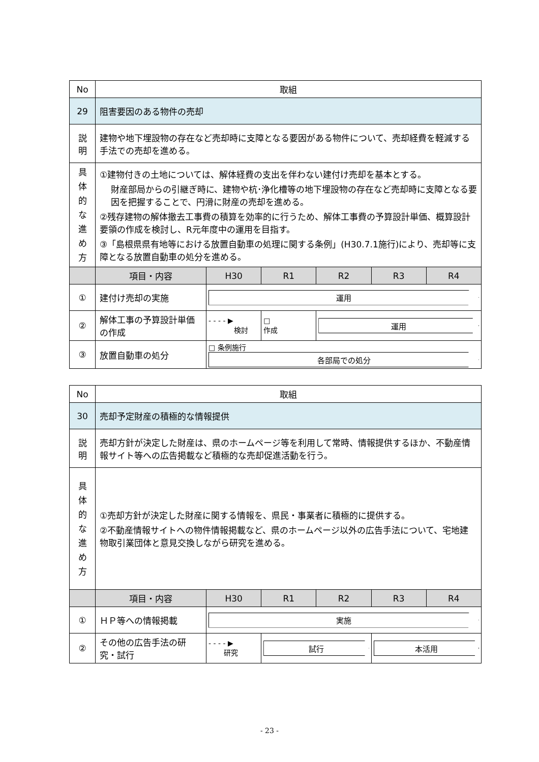| No | 取組 | | | | | |
| 29 | 阻害要因のある物件の売却 | | | | | |
| 説 明 | 建物や地下埋設物の存在など売却時に支障となる要因がある物件について、売却経費を軽減する手法での売却を進める。 | | | | | |
| 具 体 的 な 進 め 方 | ①建物付きの土地については、解体経費の支出を伴わない建付け売却を基本とする。 財産部局からの引継ぎ時に、建物や杭･浄化槽等の地下埋設物の存在など売却時に支障となる要因を把握することで、円滑に財産の売却を進める。 ②残存建物の解体撤去工事費の積算を効率的に行うため、解体工事費の予算設計単価、概算設計要領の作成を検討し、R元年度中の運用を目指す。 ③「島根県県有地等における放置自動車の処理に関する条例」(H30.7.1施行)により、売却等に支障となる放置自動車の処分を進める。 | | | | | |
| | 項目・内容 | H30 | R1 | R2 | R3 | R4 |
| ① | 建付け売却の実施 | 運用 | | | | |
| ② | 解体工事の予算設計単価の作成 | - - - - ▶ 検討 | □ 作成 | 運用 | | |
| ③ | 放置自動車の処分 | □ 条例施行 各部局での処分 | | | | |
| No | 取組 | | | | | |
| 30 | 売却予定財産の積極的な情報提供 | | | | | |
| 説 明 | 売却方針が決定した財産は、県のホームページ等を利用して常時、情報提供するほか、不動産情報サイト等への広告掲載など積極的な売却促進活動を行う。 | | | | | |
| 具 体 的 な 進 め 方 | ①売却方針が決定した財産に関する情報を、県民・事業者に積極的に提供する。 ②不動産情報サイトへの物件情報掲載など、県のホームページ以外の広告手法について、宅地建物取引業団体と意見交換しながら研究を進める。 | | | | | |
| | 項目・内容 | H30 | R1 | R2 | R3 | R4 |
| ① | ＨＰ等への情報掲載 | 実施 | | | | |
| ② | その他の広告手法の研究・試行 | - - - - ▶ 研究 | 試行 | | 本活用 | |
- 23 -